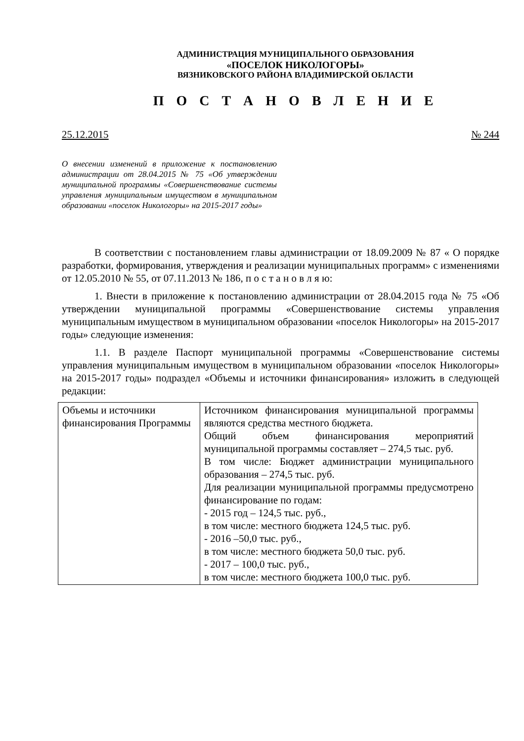АДМИНИСТРАЦИЯ МУНИЦИПАЛЬНОГО ОБРАЗОВАНИЯ
«ПОСЕЛОК НИКОЛОГОРЫ»
ВЯЗНИКОВСКОГО РАЙОНА ВЛАДИМИРСКОЙ ОБЛАСТИ
П О С Т А Н О В Л Е Н И Е
25.12.2015 № 244
О внесении изменений в приложение к постановлению администрации от 28.04.2015 № 75 «Об утверждении муниципальной программы «Совершенствование системы управления муниципальным имуществом в муниципальном образовании «поселок Никологоры» на 2015-2017 годы»
В соответствии с постановлением главы администрации от 18.09.2009 № 87 « О порядке разработки, формирования, утверждения и реализации муниципальных программ» с изменениями от 12.05.2010 № 55, от 07.11.2013 № 186, п о с т а н о в л я ю:
1. Внести в приложение к постановлению администрации от 28.04.2015 года № 75 «Об утверждении муниципальной программы «Совершенствование системы управления муниципальным имуществом в муниципальном образовании «поселок Никологоры» на 2015-2017 годы» следующие изменения:
1.1. В разделе Паспорт муниципальной программы «Совершенствование системы управления муниципальным имуществом в муниципальном образовании «поселок Никологоры» на 2015-2017 годы» подраздел «Объемы и источники финансирования» изложить в следующей редакции:
| Объемы и источники финансирования Программы | Источником финансирования муниципальной программы являются средства местного бюджета. Общий объем финансирования мероприятий муниципальной программы составляет – 274,5 тыс. руб. В том числе: Бюджет администрации муниципального образования – 274,5 тыс. руб. Для реализации муниципальной программы предусмотрено финансирование по годам: - 2015 год – 124,5 тыс. руб., в том числе: местного бюджета 124,5 тыс. руб. - 2016 –50,0 тыс. руб., в том числе: местного бюджета 50,0 тыс. руб. - 2017 – 100,0 тыс. руб., в том числе: местного бюджета 100,0 тыс. руб. |